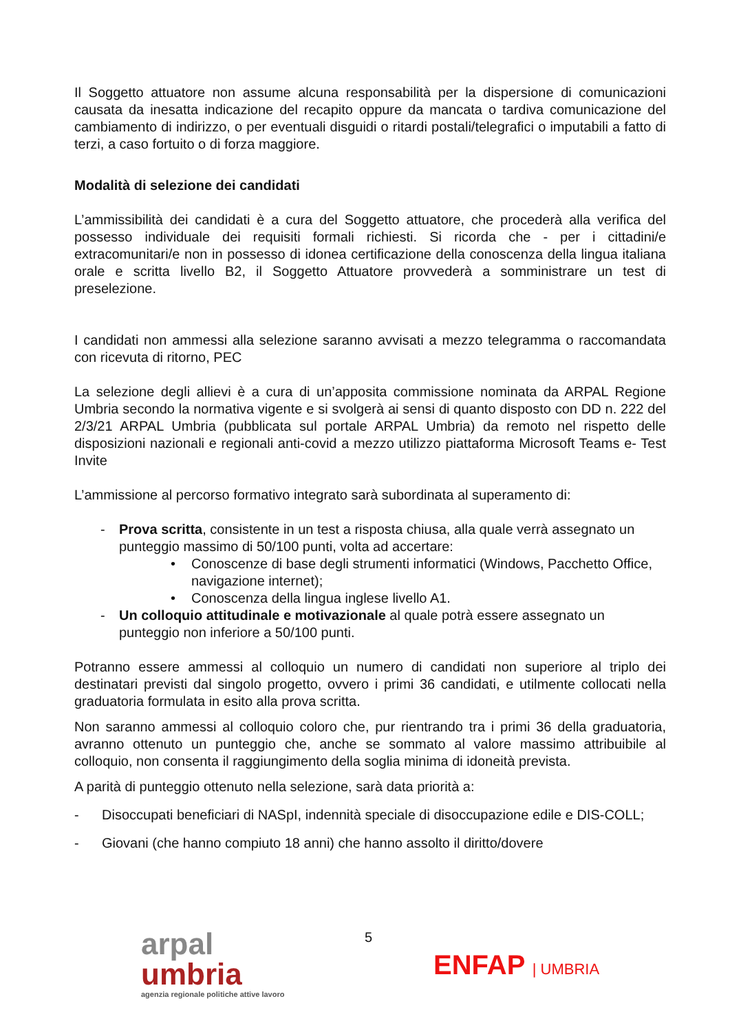Il Soggetto attuatore non assume alcuna responsabilità per la dispersione di comunicazioni causata da inesatta indicazione del recapito oppure da mancata o tardiva comunicazione del cambiamento di indirizzo, o per eventuali disguidi o ritardi postali/telegrafici o imputabili a fatto di terzi, a caso fortuito o di forza maggiore.
Modalità di selezione dei candidati
L’ammissibilità dei candidati è a cura del Soggetto attuatore, che procederà alla verifica del possesso individuale dei requisiti formali richiesti. Si ricorda che - per i cittadini/e extracomunitari/e non in possesso di idonea certificazione della conoscenza della lingua italiana orale e scritta livello B2, il Soggetto Attuatore provvederà a somministrare un test di preselezione.
I candidati non ammessi alla selezione saranno avvisati a mezzo telegramma o raccomandata con ricevuta di ritorno, PEC
La selezione degli allievi è a cura di un’apposita commissione nominata da ARPAL Regione Umbria secondo la normativa vigente e si svolgerà ai sensi di quanto disposto con DD n. 222 del 2/3/21 ARPAL Umbria (pubblicata sul portale ARPAL Umbria) da remoto nel rispetto delle disposizioni nazionali e regionali anti-covid a mezzo utilizzo piattaforma Microsoft Teams e- Test Invite
L’ammissione al percorso formativo integrato sarà subordinata al superamento di:
- Prova scritta, consistente in un test a risposta chiusa, alla quale verrà assegnato un punteggio massimo di 50/100 punti, volta ad accertare:
• Conoscenze di base degli strumenti informatici (Windows, Pacchetto Office, navigazione internet);
• Conoscenza della lingua inglese livello A1.
- Un colloquio attitudinale e motivazionale al quale potrà essere assegnato un punteggio non inferiore a 50/100 punti.
Potranno essere ammessi al colloquio un numero di candidati non superiore al triplo dei destinatari previsti dal singolo progetto, ovvero i primi 36 candidati, e utilmente collocati nella graduatoria formulata in esito alla prova scritta.
Non saranno ammessi al colloquio coloro che, pur rientrando tra i primi 36 della graduatoria, avranno ottenuto un punteggio che, anche se sommato al valore massimo attribuibile al colloquio, non consenta il raggiungimento della soglia minima di idoneità prevista.
A parità di punteggio ottenuto nella selezione, sarà data priorità a:
- Disoccupati beneficiari di NASpI, indennità speciale di disoccupazione edile e DIS-COLL;
- Giovani (che hanno compiuto 18 anni) che hanno assolto il diritto/dovere
arpal
umbria
agenzia regionale politiche attive lavoro
5
ENFAP | UMBRIA